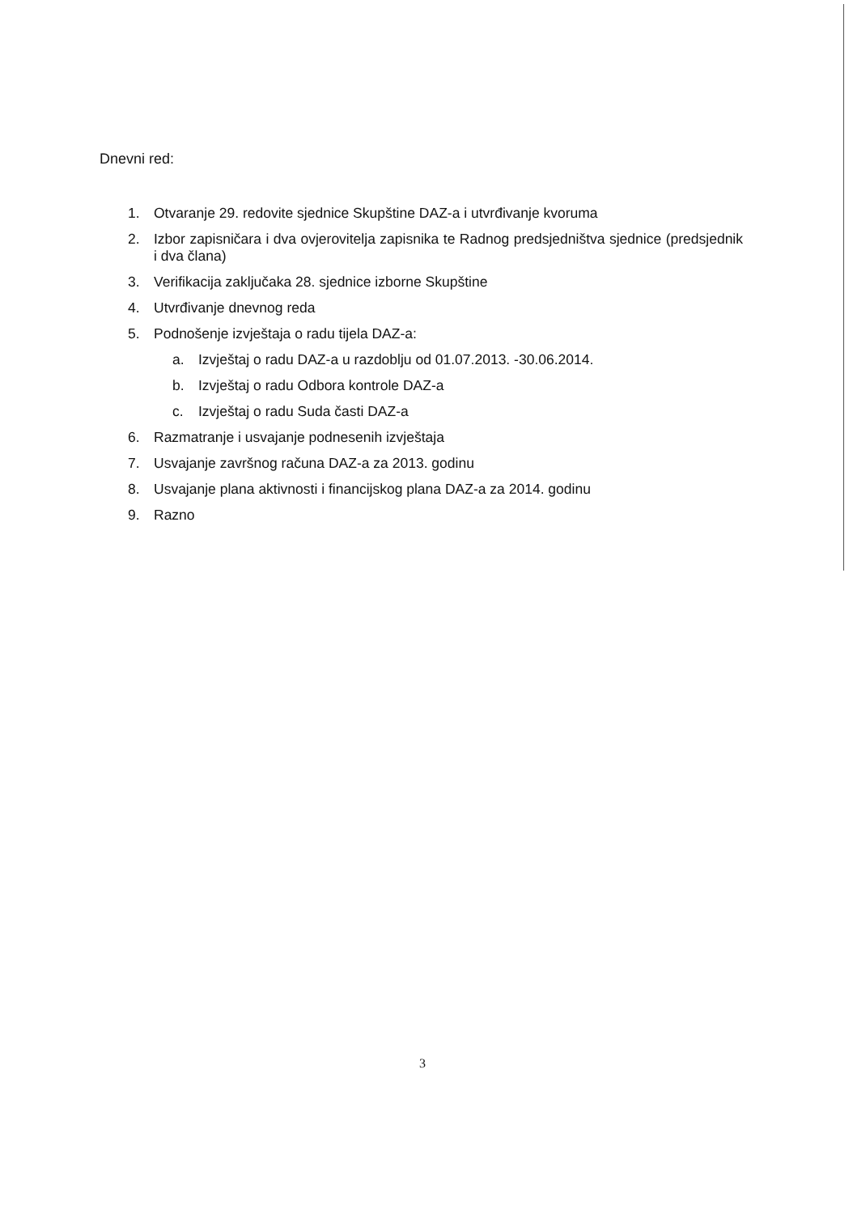Dnevni red:
1. Otvaranje 29. redovite sjednice Skupštine DAZ-a i utvrđivanje kvoruma
2. Izbor zapisničara i dva ovjerovitelja zapisnika te Radnog predsjedništva sjednice (predsjednik i dva člana)
3. Verifikacija zaključaka 28. sjednice izborne Skupštine
4. Utvrđivanje dnevnog reda
5. Podnošenje izvještaja o radu tijela DAZ-a:
a. Izvještaj o radu DAZ-a u razdoblju od 01.07.2013. -30.06.2014.
b. Izvještaj o radu Odbora kontrole DAZ-a
c. Izvještaj o radu Suda časti DAZ-a
6. Razmatranje i usvajanje podnesenih izvještaja
7. Usvajanje završnog računa DAZ-a za 2013. godinu
8. Usvajanje plana aktivnosti i financijskog plana DAZ-a za 2014. godinu
9. Razno
3